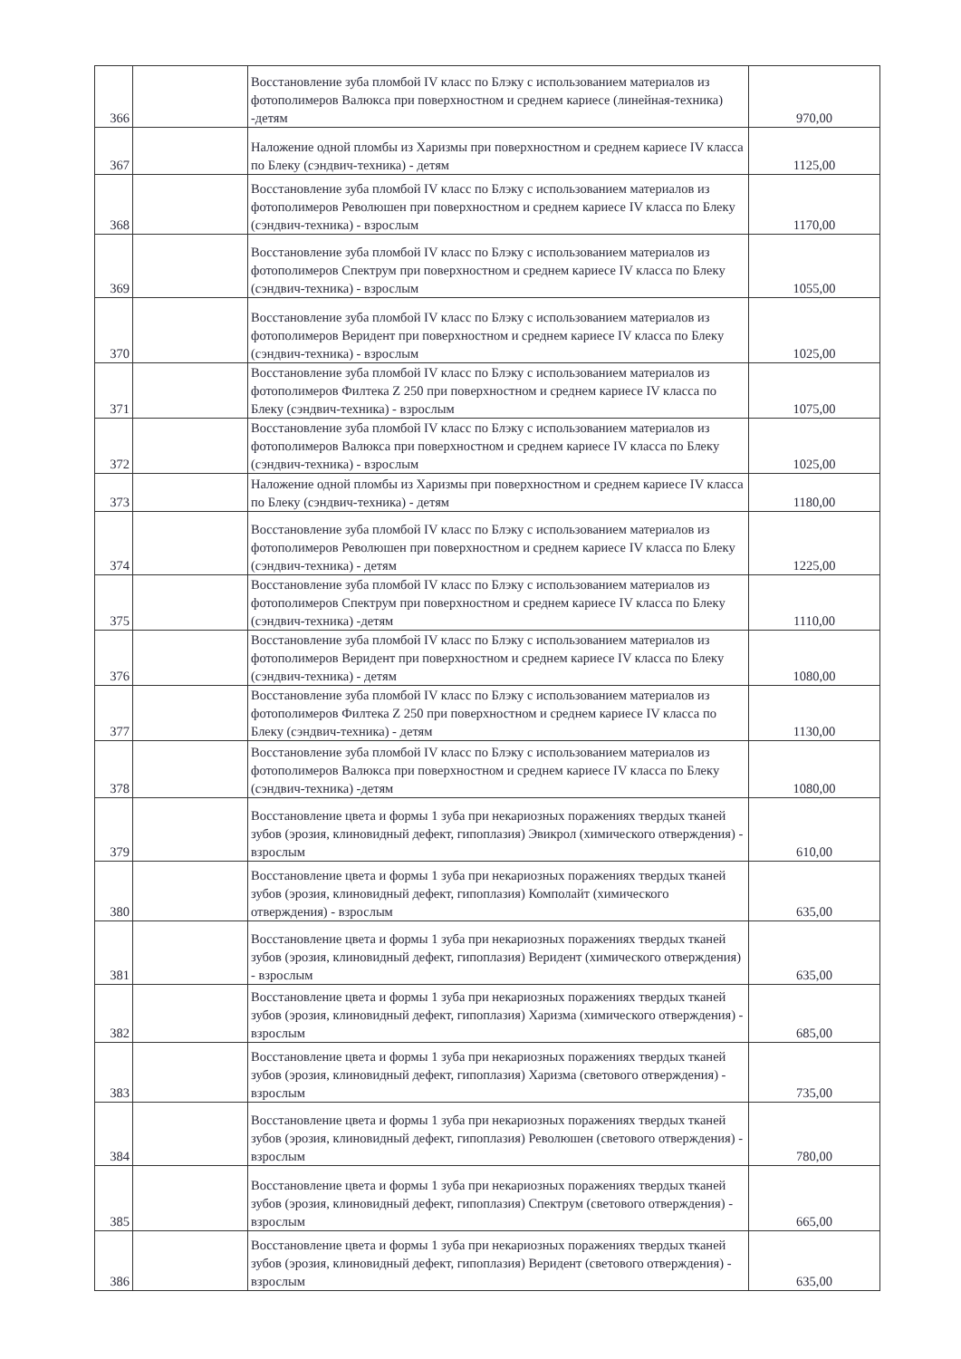| 366 | | Восстановление зуба пломбой IV класс по Блэку с использованием материалов из фотополимеров Валюкса при поверхностном и среднем кариесе (линейная-техника) -детям | 970,00 |
| 367 | | Наложение одной пломбы из Харизмы при поверхностном и среднем кариесе IV класса по Блеку (сэндвич-техника) - детям | 1125,00 |
| 368 | | Восстановление зуба пломбой IV класс по Блэку с использованием материалов из фотополимеров Революшен при поверхностном и среднем кариесе IV класса по Блеку (сэндвич-техника) - взрослым | 1170,00 |
| 369 | | Восстановление зуба пломбой IV класс по Блэку с использованием материалов из фотополимеров Спектрум при поверхностном и среднем кариесе IV класса по Блеку (сэндвич-техника) - взрослым | 1055,00 |
| 370 | | Восстановление зуба пломбой IV класс по Блэку с использованием материалов из фотополимеров Веридент при поверхностном и среднем кариесе IV класса по Блеку (сэндвич-техника) - взрослым | 1025,00 |
| 371 | | Восстановление зуба пломбой IV класс по Блэку с использованием материалов из фотополимеров Филтека Z 250 при поверхностном и среднем кариесе IV класса по Блеку (сэндвич-техника) - взрослым | 1075,00 |
| 372 | | Восстановление зуба пломбой IV класс по Блэку с использованием материалов из фотополимеров Валюкса при поверхностном и среднем кариесе IV класса по Блеку (сэндвич-техника) - взрослым | 1025,00 |
| 373 | | Наложение одной пломбы из Харизмы при поверхностном и среднем кариесе IV класса по Блеку (сэндвич-техника) - детям | 1180,00 |
| 374 | | Восстановление зуба пломбой IV класс по Блэку с использованием материалов из фотополимеров Революшен при поверхностном и среднем кариесе IV класса по Блеку (сэндвич-техника) - детям | 1225,00 |
| 375 | | Восстановление зуба пломбой IV класс по Блэку с использованием материалов из фотополимеров Спектрум при поверхностном и среднем кариесе IV класса по Блеку (сэндвич-техника) -детям | 1110,00 |
| 376 | | Восстановление зуба пломбой IV класс по Блэку с использованием материалов из фотополимеров Веридент при поверхностном и среднем кариесе IV класса по Блеку (сэндвич-техника) - детям | 1080,00 |
| 377 | | Восстановление зуба пломбой IV класс по Блэку с использованием материалов из фотополимеров Филтека Z 250 при поверхностном и среднем кариесе IV класса по Блеку (сэндвич-техника) - детям | 1130,00 |
| 378 | | Восстановление зуба пломбой IV класс по Блэку с использованием материалов из фотополимеров Валюкса при поверхностном и среднем кариесе IV класса по Блеку (сэндвич-техника) -детям | 1080,00 |
| 379 | | Восстановление цвета и формы 1 зуба при некариозных поражениях твердых тканей зубов (эрозия, клиновидный дефект, гипоплазия) Эвикрол (химического отверждения) - взрослым | 610,00 |
| 380 | | Восстановление цвета и формы 1 зуба при некариозных поражениях твердых тканей зубов (эрозия, клиновидный дефект, гипоплазия) Комполайт (химического отверждения) - взрослым | 635,00 |
| 381 | | Восстановление цвета и формы 1 зуба при некариозных поражениях твердых тканей зубов (эрозия, клиновидный дефект, гипоплазия) Веридент (химического отверждения) - взрослым | 635,00 |
| 382 | | Восстановление цвета и формы 1 зуба при некариозных поражениях твердых тканей зубов (эрозия, клиновидный дефект, гипоплазия) Харизма (химического отверждения) - взрослым | 685,00 |
| 383 | | Восстановление цвета и формы 1 зуба при некариозных поражениях твердых тканей зубов (эрозия, клиновидный дефект, гипоплазия) Харизма (светового отверждения) - взрослым | 735,00 |
| 384 | | Восстановление цвета и формы 1 зуба при некариозных поражениях твердых тканей зубов (эрозия, клиновидный дефект, гипоплазия) Революшен (светового отверждения) - взрослым | 780,00 |
| 385 | | Восстановление цвета и формы 1 зуба при некариозных поражениях твердых тканей зубов (эрозия, клиновидный дефект, гипоплазия) Спектрум (светового отверждения) - взрослым | 665,00 |
| 386 | | Восстановление цвета и формы 1 зуба при некариозных поражениях твердых тканей зубов (эрозия, клиновидный дефект, гипоплазия) Веридент (светового отверждения) - взрослым | 635,00 |